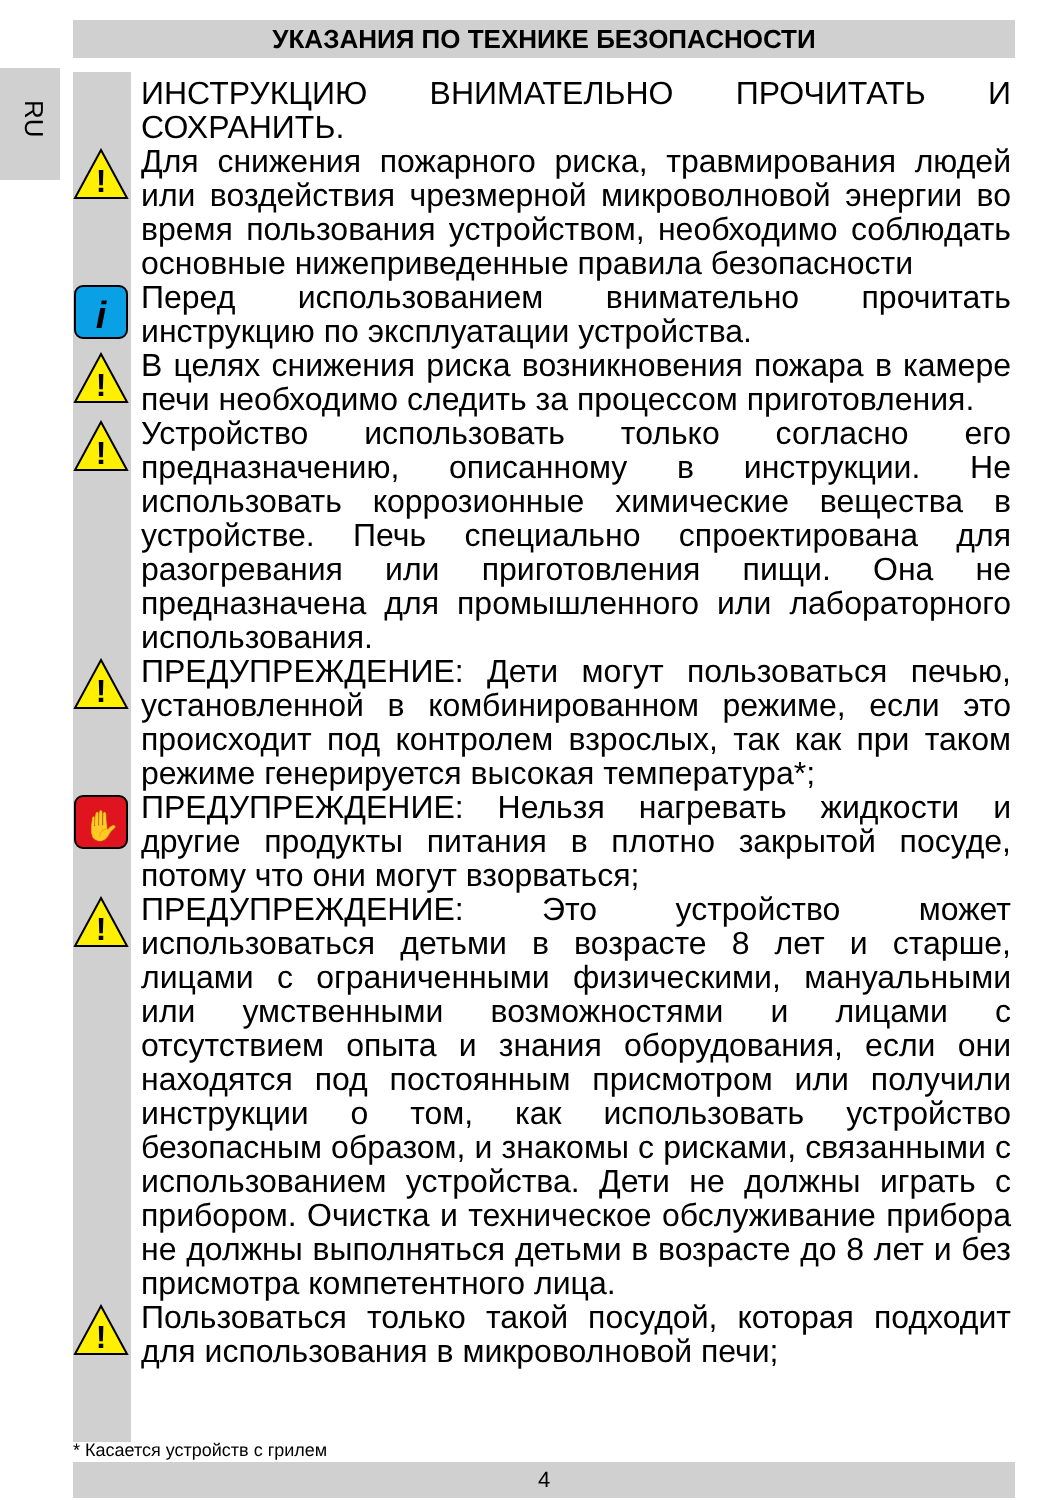УКАЗАНИЯ ПО ТЕХНИКЕ БЕЗОПАСНОСТИ
RU
ИНСТРУКЦИЮ ВНИМАТЕЛЬНО ПРОЧИТАТЬ И СОХРАНИТЬ.
!
Для снижения пожарного риска, травмирования людей или воздействия чрезмерной микроволновой энергии во время пользования устройством, необходимо соблюдать основные нижеприведенные правила безопасности
i
Перед использованием внимательно прочитать инструкцию по эксплуатации устройства.
!
В целях снижения риска возникновения пожара в камере печи необходимо следить за процессом приготовления.
!
Устройство использовать только согласно его предназначению, описанному в инструкции. Не использовать коррозионные химические вещества в устройстве. Печь специально спроектирована для разогревания или приготовления пищи. Она не предназначена для промышленного или лабораторного использования.
!
ПРЕДУПРЕЖДЕНИЕ: Дети могут пользоваться печью, установленной в комбинированном режиме, если это происходит под контролем взрослых, так как при таком режиме генерируется высокая температура*;
✋
ПРЕДУПРЕЖДЕНИЕ: Нельзя нагревать жидкости и другие продукты питания в плотно закрытой посуде, потому что они могут взорваться;
!
ПРЕДУПРЕЖДЕНИЕ: Это устройство может использоваться детьми в возрасте 8 лет и старше, лицами с ограниченными физическими, мануальными или умственными возможностями и лицами с отсутствием опыта и знания оборудования, если они находятся под постоянным присмотром или получили инструкции о том, как использовать устройство безопасным образом, и знакомы с рисками, связанными с использованием устройства. Дети не должны играть с прибором. Очистка и техническое обслуживание прибора не должны выполняться детьми в возрасте до 8 лет и без присмотра компетентного лица.
!
Пользоваться только такой посудой, которая подходит для использования в микроволновой печи;
* Касается устройств с грилем
4